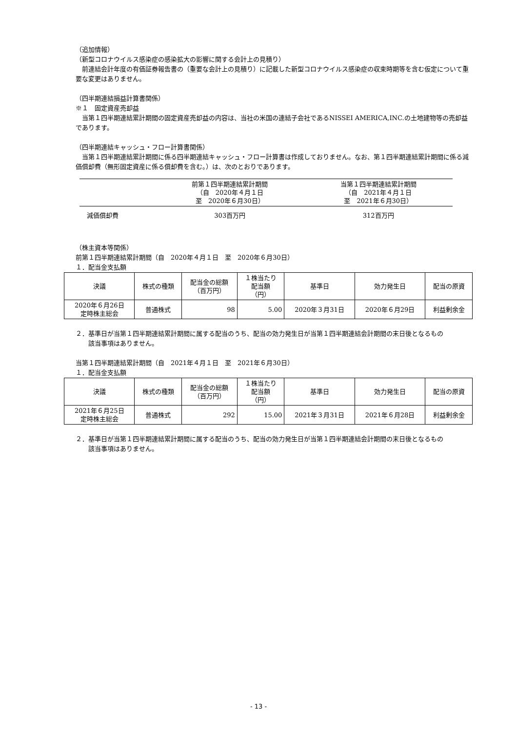（追加情報）
（新型コロナウイルス感染症の感染拡大の影響に関する会計上の見積り）
　前連結会計年度の有価証券報告書の（重要な会計上の見積り）に記載した新型コロナウイルス感染症の収束時期等を含む仮定について重要な変更はありません。
（四半期連結損益計算書関係）
※１　固定資産売却益
　当第１四半期連結累計期間の固定資産売却益の内容は、当社の米国の連結子会社であるNISSEI AMERICA,INC.の土地建物等の売却益であります。
（四半期連結キャッシュ・フロー計算書関係）
　当第１四半期連結累計期間に係る四半期連結キャッシュ・フロー計算書は作成しておりません。なお、第１四半期連結累計期間に係る減価償却費（無形固定資産に係る償却費を含む。）は、次のとおりであります。
| | 前第１四半期連結累計期間 （自 2020年４月１日 至 2020年６月30日） | 当第１四半期連結累計期間 （自 2021年４月１日 至 2021年６月30日） |
| --- | --- | --- |
| 減価償却費 | 303百万円 | 312百万円 |
（株主資本等関係）
前第１四半期連結累計期間（自　2020年４月１日　至　2020年６月30日）
１．配当金支払額
| 決議 | 株式の種類 | 配当金の総額 （百万円） | １株当たり 配当額 （円） | 基準日 | 効力発生日 | 配当の原資 |
| --- | --- | --- | --- | --- | --- | --- |
| 2020年６月26日 定時株主総会 | 普通株式 | 98 | 5.00 | 2020年３月31日 | 2020年６月29日 | 利益剰余金 |
２．基準日が当第１四半期連結累計期間に属する配当のうち、配当の効力発生日が当第１四半期連結会計期間の末日後となるもの
　　該当事項はありません。
当第１四半期連結累計期間（自　2021年４月１日　至　2021年６月30日）
１．配当金支払額
| 決議 | 株式の種類 | 配当金の総額 （百万円） | １株当たり 配当額 （円） | 基準日 | 効力発生日 | 配当の原資 |
| --- | --- | --- | --- | --- | --- | --- |
| 2021年６月25日 定時株主総会 | 普通株式 | 292 | 15.00 | 2021年３月31日 | 2021年６月28日 | 利益剰余金 |
２．基準日が当第１四半期連結累計期間に属する配当のうち、配当の効力発生日が当第１四半期連結会計期間の末日後となるもの
　　該当事項はありません。
- 13 -